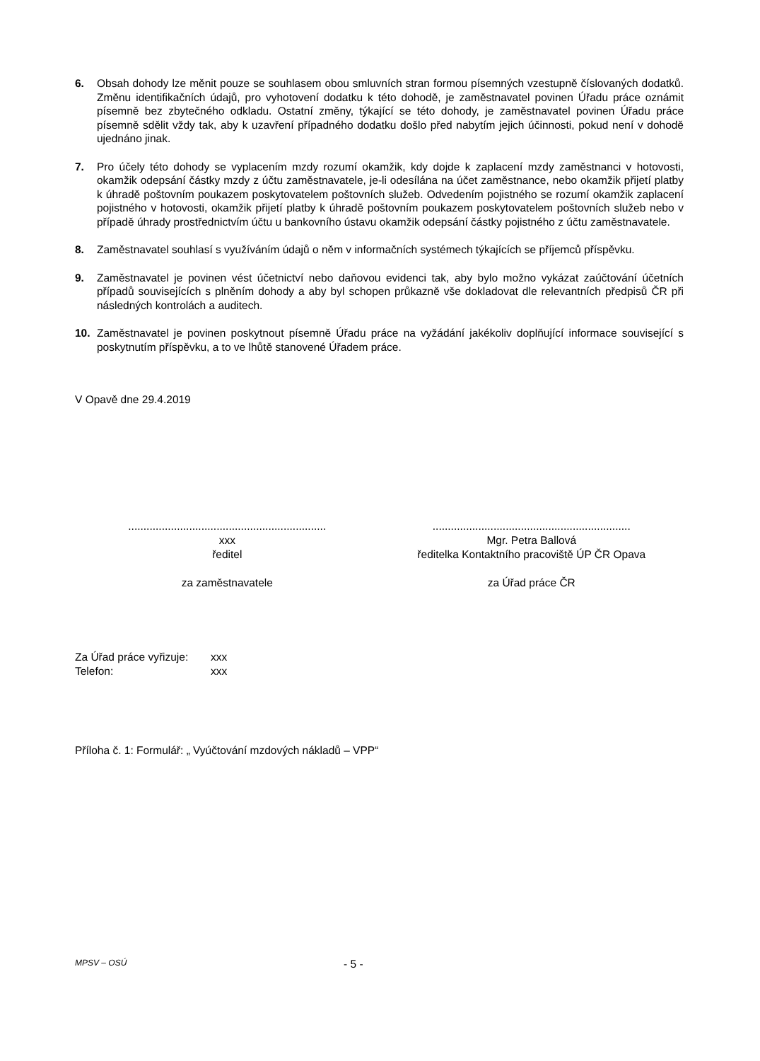6. Obsah dohody lze měnit pouze se souhlasem obou smluvních stran formou písemných vzestupně číslovaných dodatků. Změnu identifikačních údajů, pro vyhotovení dodatku k této dohodě, je zaměstnavatel povinen Úřadu práce oznámit písemně bez zbytečného odkladu. Ostatní změny, týkající se této dohody, je zaměstnavatel povinen Úřadu práce písemně sdělit vždy tak, aby k uzavření případného dodatku došlo před nabytím jejich účinnosti, pokud není v dohodě ujednáno jinak.
7. Pro účely této dohody se vyplacením mzdy rozumí okamžik, kdy dojde k zaplacení mzdy zaměstnanci v hotovosti, okamžik odepsání částky mzdy z účtu zaměstnavatele, je-li odesílána na účet zaměstnance, nebo okamžik přijetí platby k úhradě poštovním poukazem poskytovatelem poštovních služeb. Odvedením pojistného se rozumí okamžik zaplacení pojistného v hotovosti, okamžik přijetí platby k úhradě poštovním poukazem poskytovatelem poštovních služeb nebo v případě úhrady prostřednictvím účtu u bankovního ústavu okamžik odepsání částky pojistného z účtu zaměstnavatele.
8. Zaměstnavatel souhlasí s využíváním údajů o něm v informačních systémech týkajících se příjemců příspěvku.
9. Zaměstnavatel je povinen vést účetnictví nebo daňovou evidenci tak, aby bylo možno vykázat zaúčtování účetních případů souvisejících s plněním dohody a aby byl schopen průkazně vše dokladovat dle relevantních předpisů ČR při následných kontrolách a auditech.
10. Zaměstnavatel je povinen poskytnout písemně Úřadu práce na vyžádání jakékoliv doplňující informace související s poskytnutím příspěvku, a to ve lhůtě stanovené Úřadem práce.
V Opavě dne 29.4.2019
.................................................................
xxx
ředitel
za zaměstnavatele
.................................................................
Mgr. Petra Ballová
ředitelka Kontaktního pracoviště ÚP ČR Opava
za Úřad práce ČR
Za Úřad práce vyřizuje: xxx
Telefon: xxx
Příloha č. 1: Formulář: „ Vyúčtování mzdových nákladů – VPP“
MPSV – OSÚ - 5 -